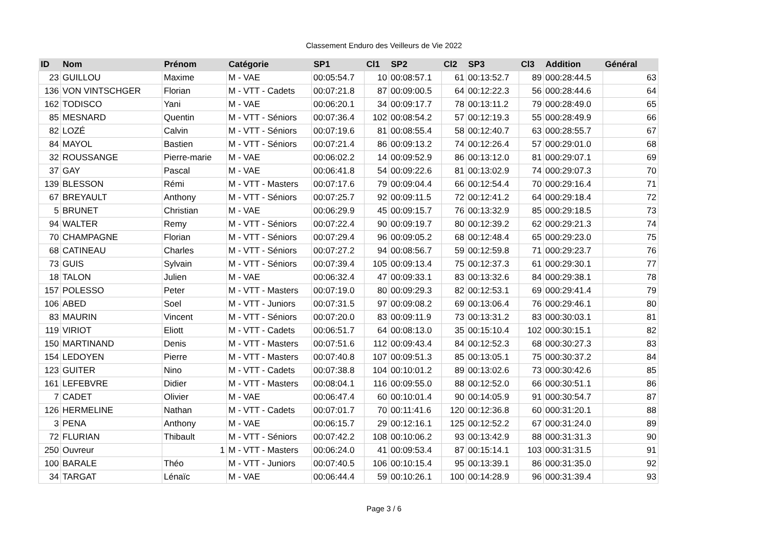Classement Enduro des Veilleurs de Vie 2022
| ID | Nom | Prénom | Catégorie | SP1 | Cl1 | SP2 | Cl2 | SP3 | Cl3 | Addition | Général |
| --- | --- | --- | --- | --- | --- | --- | --- | --- | --- | --- | --- |
| 23 | GUILLOU | Maxime | M - VAE | 00:05:54.7 | 10 | 00:08:57.1 | 61 | 00:13:52.7 | 89 | 000:28:44.5 | 63 |
| 136 | VON VINTSCHGER | Florian | M - VTT - Cadets | 00:07:21.8 | 87 | 00:09:00.5 | 64 | 00:12:22.3 | 56 | 000:28:44.6 | 64 |
| 162 | TODISCO | Yani | M - VAE | 00:06:20.1 | 34 | 00:09:17.7 | 78 | 00:13:11.2 | 79 | 000:28:49.0 | 65 |
| 85 | MESNARD | Quentin | M - VTT - Séniors | 00:07:36.4 | 102 | 00:08:54.2 | 57 | 00:12:19.3 | 55 | 000:28:49.9 | 66 |
| 82 | LOZÉ | Calvin | M - VTT - Séniors | 00:07:19.6 | 81 | 00:08:55.4 | 58 | 00:12:40.7 | 63 | 000:28:55.7 | 67 |
| 84 | MAYOL | Bastien | M - VTT - Séniors | 00:07:21.4 | 86 | 00:09:13.2 | 74 | 00:12:26.4 | 57 | 000:29:01.0 | 68 |
| 32 | ROUSSANGE | Pierre-marie | M - VAE | 00:06:02.2 | 14 | 00:09:52.9 | 86 | 00:13:12.0 | 81 | 000:29:07.1 | 69 |
| 37 | GAY | Pascal | M - VAE | 00:06:41.8 | 54 | 00:09:22.6 | 81 | 00:13:02.9 | 74 | 000:29:07.3 | 70 |
| 139 | BLESSON | Rémi | M - VTT - Masters | 00:07:17.6 | 79 | 00:09:04.4 | 66 | 00:12:54.4 | 70 | 000:29:16.4 | 71 |
| 67 | BREYAULT | Anthony | M - VTT - Séniors | 00:07:25.7 | 92 | 00:09:11.5 | 72 | 00:12:41.2 | 64 | 000:29:18.4 | 72 |
| 5 | BRUNET | Christian | M - VAE | 00:06:29.9 | 45 | 00:09:15.7 | 76 | 00:13:32.9 | 85 | 000:29:18.5 | 73 |
| 94 | WALTER | Remy | M - VTT - Séniors | 00:07:22.4 | 90 | 00:09:19.7 | 80 | 00:12:39.2 | 62 | 000:29:21.3 | 74 |
| 70 | CHAMPAGNE | Florian | M - VTT - Séniors | 00:07:29.4 | 96 | 00:09:05.2 | 68 | 00:12:48.4 | 65 | 000:29:23.0 | 75 |
| 68 | CATINEAU | Charles | M - VTT - Séniors | 00:07:27.2 | 94 | 00:08:56.7 | 59 | 00:12:59.8 | 71 | 000:29:23.7 | 76 |
| 73 | GUIS | Sylvain | M - VTT - Séniors | 00:07:39.4 | 105 | 00:09:13.4 | 75 | 00:12:37.3 | 61 | 000:29:30.1 | 77 |
| 18 | TALON | Julien | M - VAE | 00:06:32.4 | 47 | 00:09:33.1 | 83 | 00:13:32.6 | 84 | 000:29:38.1 | 78 |
| 157 | POLESSO | Peter | M - VTT - Masters | 00:07:19.0 | 80 | 00:09:29.3 | 82 | 00:12:53.1 | 69 | 000:29:41.4 | 79 |
| 106 | ABED | Soel | M - VTT - Juniors | 00:07:31.5 | 97 | 00:09:08.2 | 69 | 00:13:06.4 | 76 | 000:29:46.1 | 80 |
| 83 | MAURIN | Vincent | M - VTT - Séniors | 00:07:20.0 | 83 | 00:09:11.9 | 73 | 00:13:31.2 | 83 | 000:30:03.1 | 81 |
| 119 | VIRIOT | Eliott | M - VTT - Cadets | 00:06:51.7 | 64 | 00:08:13.0 | 35 | 00:15:10.4 | 102 | 000:30:15.1 | 82 |
| 150 | MARTINAND | Denis | M - VTT - Masters | 00:07:51.6 | 112 | 00:09:43.4 | 84 | 00:12:52.3 | 68 | 000:30:27.3 | 83 |
| 154 | LEDOYEN | Pierre | M - VTT - Masters | 00:07:40.8 | 107 | 00:09:51.3 | 85 | 00:13:05.1 | 75 | 000:30:37.2 | 84 |
| 123 | GUITER | Nino | M - VTT - Cadets | 00:07:38.8 | 104 | 00:10:01.2 | 89 | 00:13:02.6 | 73 | 000:30:42.6 | 85 |
| 161 | LEFEBVRE | Didier | M - VTT - Masters | 00:08:04.1 | 116 | 00:09:55.0 | 88 | 00:12:52.0 | 66 | 000:30:51.1 | 86 |
| 7 | CADET | Olivier | M - VAE | 00:06:47.4 | 60 | 00:10:01.4 | 90 | 00:14:05.9 | 91 | 000:30:54.7 | 87 |
| 126 | HERMELINE | Nathan | M - VTT - Cadets | 00:07:01.7 | 70 | 00:11:41.6 | 120 | 00:12:36.8 | 60 | 000:31:20.1 | 88 |
| 3 | PENA | Anthony | M - VAE | 00:06:15.7 | 29 | 00:12:16.1 | 125 | 00:12:52.2 | 67 | 000:31:24.0 | 89 |
| 72 | FLURIAN | Thibault | M - VTT - Séniors | 00:07:42.2 | 108 | 00:10:06.2 | 93 | 00:13:42.9 | 88 | 000:31:31.3 | 90 |
| 250 | Ouvreur | 1 | M - VTT - Masters | 00:06:24.0 | 41 | 00:09:53.4 | 87 | 00:15:14.1 | 103 | 000:31:31.5 | 91 |
| 100 | BARALE | Théo | M - VTT - Juniors | 00:07:40.5 | 106 | 00:10:15.4 | 95 | 00:13:39.1 | 86 | 000:31:35.0 | 92 |
| 34 | TARGAT | Lénaïc | M - VAE | 00:06:44.4 | 59 | 00:10:26.1 | 100 | 00:14:28.9 | 96 | 000:31:39.4 | 93 |
Page 3 / 6